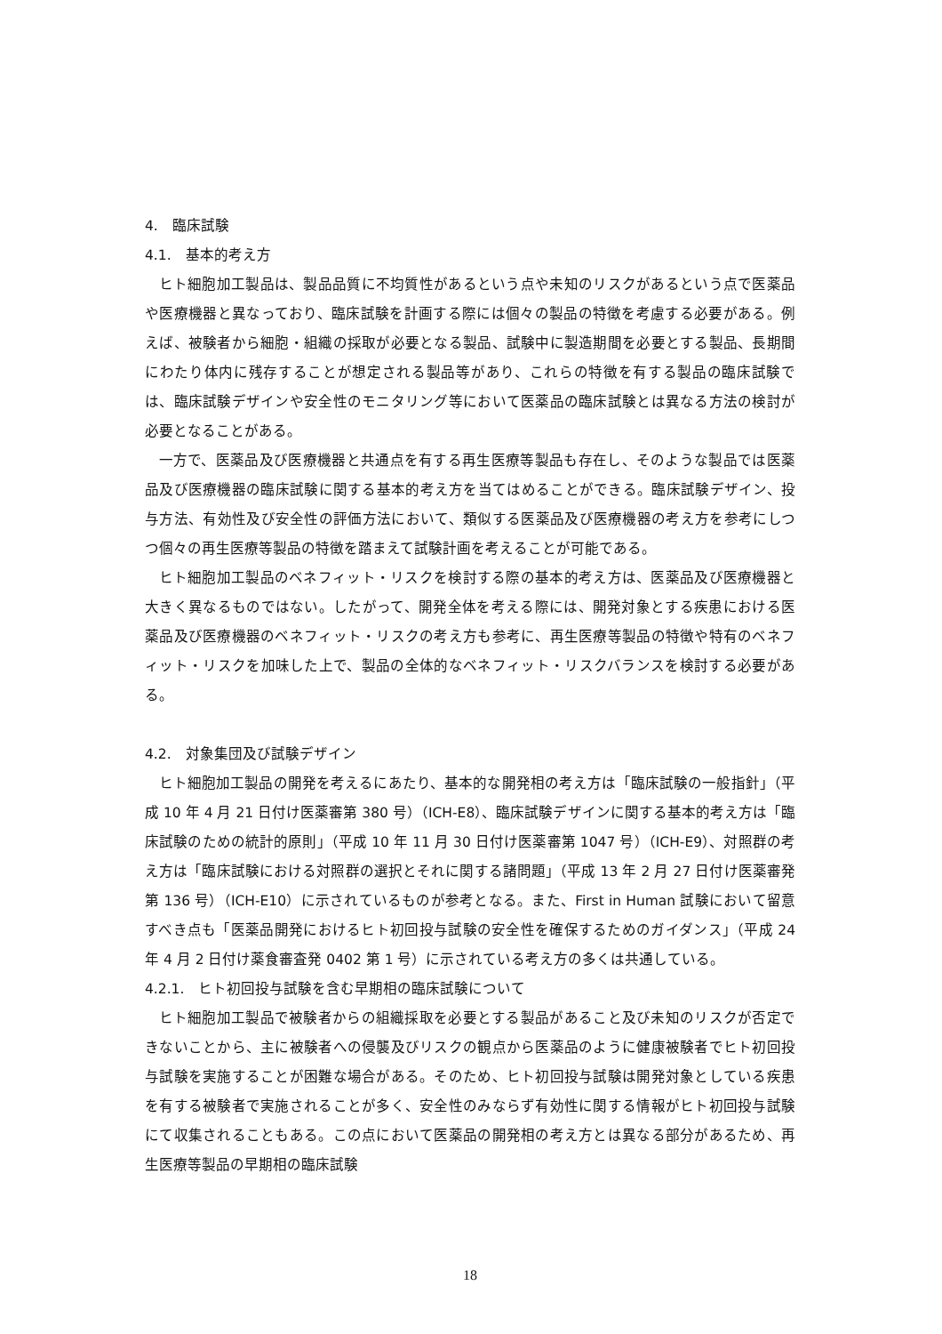4.　臨床試験
4.1.　基本的考え方
ヒト細胞加工製品は、製品品質に不均質性があるという点や未知のリスクがあるという点で医薬品や医療機器と異なっており、臨床試験を計画する際には個々の製品の特徴を考慮する必要がある。例えば、被験者から細胞・組織の採取が必要となる製品、試験中に製造期間を必要とする製品、長期間にわたり体内に残存することが想定される製品等があり、これらの特徴を有する製品の臨床試験では、臨床試験デザインや安全性のモニタリング等において医薬品の臨床試験とは異なる方法の検討が必要となることがある。
一方で、医薬品及び医療機器と共通点を有する再生医療等製品も存在し、そのような製品では医薬品及び医療機器の臨床試験に関する基本的考え方を当てはめることができる。臨床試験デザイン、投与方法、有効性及び安全性の評価方法において、類似する医薬品及び医療機器の考え方を参考にしつつ個々の再生医療等製品の特徴を踏まえて試験計画を考えることが可能である。
ヒト細胞加工製品のベネフィット・リスクを検討する際の基本的考え方は、医薬品及び医療機器と大きく異なるものではない。したがって、開発全体を考える際には、開発対象とする疾患における医薬品及び医療機器のベネフィット・リスクの考え方も参考に、再生医療等製品の特徴や特有のベネフィット・リスクを加味した上で、製品の全体的なベネフィット・リスクバランスを検討する必要がある。
4.2.　対象集団及び試験デザイン
ヒト細胞加工製品の開発を考えるにあたり、基本的な開発相の考え方は「臨床試験の一般指針」（平成 10 年 4 月 21 日付け医薬審第 380 号）（ICH-E8）、臨床試験デザインに関する基本的考え方は「臨床試験のための統計的原則」（平成 10 年 11 月 30 日付け医薬審第 1047 号）（ICH-E9）、対照群の考え方は「臨床試験における対照群の選択とそれに関する諸問題」（平成 13 年 2 月 27 日付け医薬審発第 136 号）（ICH-E10）に示されているものが参考となる。また、First in Human 試験において留意すべき点も「医薬品開発におけるヒト初回投与試験の安全性を確保するためのガイダンス」（平成 24 年 4 月 2 日付け薬食審査発 0402 第 1 号）に示されている考え方の多くは共通している。
4.2.1.　ヒト初回投与試験を含む早期相の臨床試験について
ヒト細胞加工製品で被験者からの組織採取を必要とする製品があること及び未知のリスクが否定できないことから、主に被験者への侵襲及びリスクの観点から医薬品のように健康被験者でヒト初回投与試験を実施することが困難な場合がある。そのため、ヒト初回投与試験は開発対象としている疾患を有する被験者で実施されることが多く、安全性のみならず有効性に関する情報がヒト初回投与試験にて収集されることもある。この点において医薬品の開発相の考え方とは異なる部分があるため、再生医療等製品の早期相の臨床試験
18